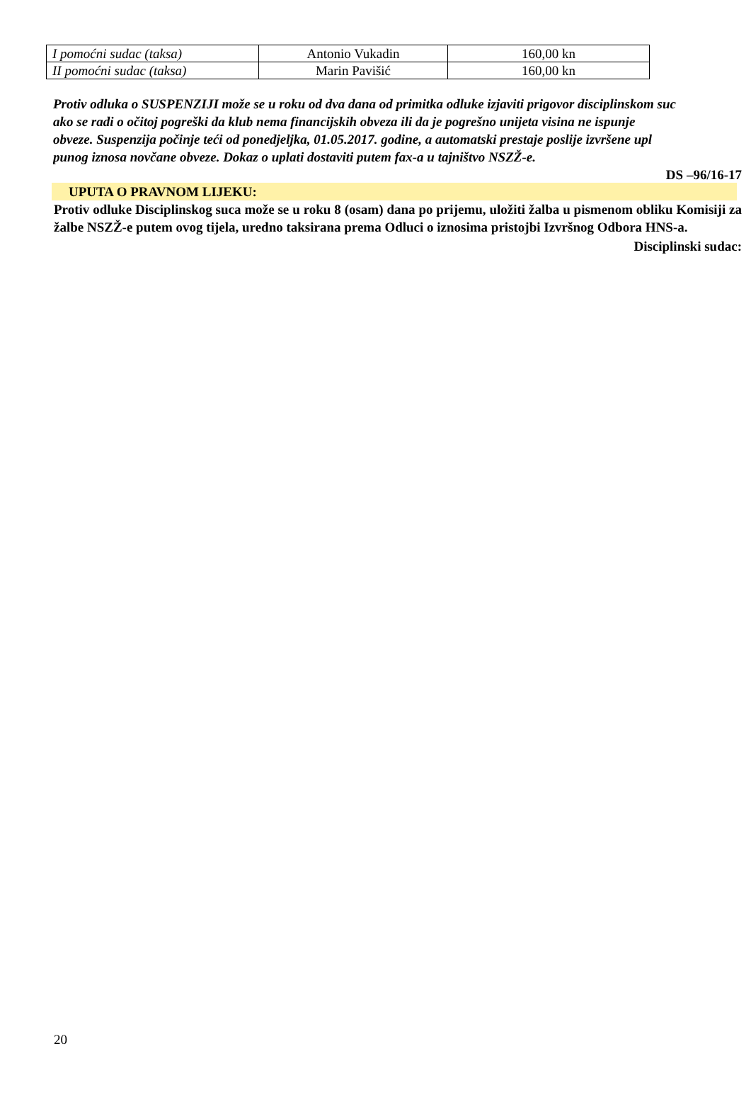| I pomoćni sudac (taksa) | Antonio Vukadin | 160,00 kn |
| II pomoćni sudac (taksa) | Marin Pavišić | 160,00 kn |
Protiv odluka o SUSPENZIJI može se u roku od dva dana od primitka odluke izjaviti prigovor disciplinskom suc
ako se radi o očitoj pogreški da klub nema financijskih obveza ili da je pogrešno unijeta visina ne ispunje
obveze. Suspenzija počinje teći od ponedjeljka, 01.05.2017. godine, a automatski prestaje poslije izvršene upl
punog iznosa novčane obveze. Dokaz o uplati dostaviti putem fax-a u tajništvo NSZŽ-e.
DS –96/16-17
UPUTA O PRAVNOM LIJEKU:
Protiv odluke Disciplinskog suca može se u roku 8 (osam) dana po prijemu, uložiti žalba u pismenom obliku Komisiji za žalbe NSZŽ-e putem ovog tijela, uredno taksirana prema Odluci o iznosima pristojbi Izvršnog Odbora HNS-a.
Disciplinski sudac:
20